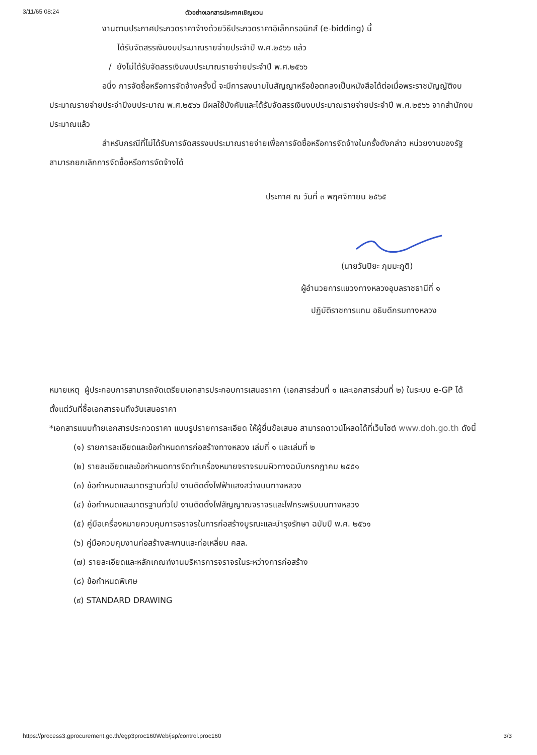3/11/65 08:24 ตัวอย่างเอกสารประกาศเชิญชวน
งานตามประกาศประกวดราคาจ้างด้วยวิธีประกวดราคาอิเล็กทรอนิกส์ (e-bidding) นี้
ได้รับจัดสรรเงินงบประมาณรายจ่ายประจำปี พ.ศ.๒๕๖๖ แล้ว
/ ยังไม่ได้รับจัดสรรเงินงบประมาณรายจ่ายประจำปี พ.ศ.๒๕๖๖
อนึ่ง การจัดซื้อหรือการจัดจ้างครั้งนี้ จะมีการลงนามในสัญญาหรือข้อตกลงเป็นหนังสือได้ต่อเมื่อพระราชบัญญัติงบประมาณรายจ่ายประจำปีงบประมาณ พ.ศ.๒๕๖๖ มีผลใช้บังคับและได้รับจัดสรรเงินงบประมาณรายจ่ายประจำปี พ.ศ.๒๕๖๖ จากสำนักงบประมาณแล้ว
สำหรับกรณีที่ไม่ได้รับการจัดสรรงบประมาณรายจ่ายเพื่อการจัดซื้อหรือการจัดจ้างในครั้งดังกล่าว หน่วยงานของรัฐสามารถยกเลิกการจัดซื้อหรือการจัดจ้างได้
ประกาศ ณ วันที่ ๓ พฤศจิกายน ๒๕๖๕
(นายวันปิยะ ภุมมะภูติ)
ผู้อำนวยการแขวงทางหลวงอุบลราชธานีที่ ๑
ปฏิบัติราชการแทน อธิบดีกรมทางหลวง
หมายเหตุ ผู้ประกอบการสามารถจัดเตรียมเอกสารประกอบการเสนอราคา (เอกสารส่วนที่ ๑ และเอกสารส่วนที่ ๒) ในระบบ e-GP ได้ตั้งแต่วันที่ซื้อเอกสารจนถึงวันเสนอราคา
*เอกสารแนบท้ายเอกสารประกวดราคา แบบรูปรายการละเอียด ให้ผู้ยื่นข้อเสนอ สามารถดาวน์โหลดได้ที่เว็บไซต์ www.doh.go.th ดังนี้
(๑) รายการละเอียดและข้อกำหนดการก่อสร้างทางหลวง เล่มที่ ๑ และเล่มที่ ๒
(๒) รายละเอียดและข้อกำหนดการจัดทำเครื่องหมายจราจรบนผิวทางฉบับกรกฎาคม ๒๕๕๑
(๓) ข้อกำหนดและมาตรฐานทั่วไป งานติดตั้งไฟฟ้าแสงสว่างบนทางหลวง
(๔) ข้อกำหนดและมาตรฐานทั่วไป งานติดตั้งไฟสัญญาณจราจรและไฟกระพริบบนทางหลวง
(๕) คู่มือเครื่องหมายควบคุมการจราจรในการก่อสร้างบูรณะและบำรุงรักษา ฉบับปี พ.ศ. ๒๕๖๑
(๖) คู่มือควบคุมงานก่อสร้างสะพานและท่อเหลี่ยม คสล.
(๗) รายละเอียดและหลักเกณฑ์งานบริหารการจราจรในระหว่างการก่อสร้าง
(๘) ข้อกำหนดพิเศษ
(๙) STANDARD DRAWING
https://process3.gprocurement.go.th/egp3proc160Web/jsp/control.proc160 3/3